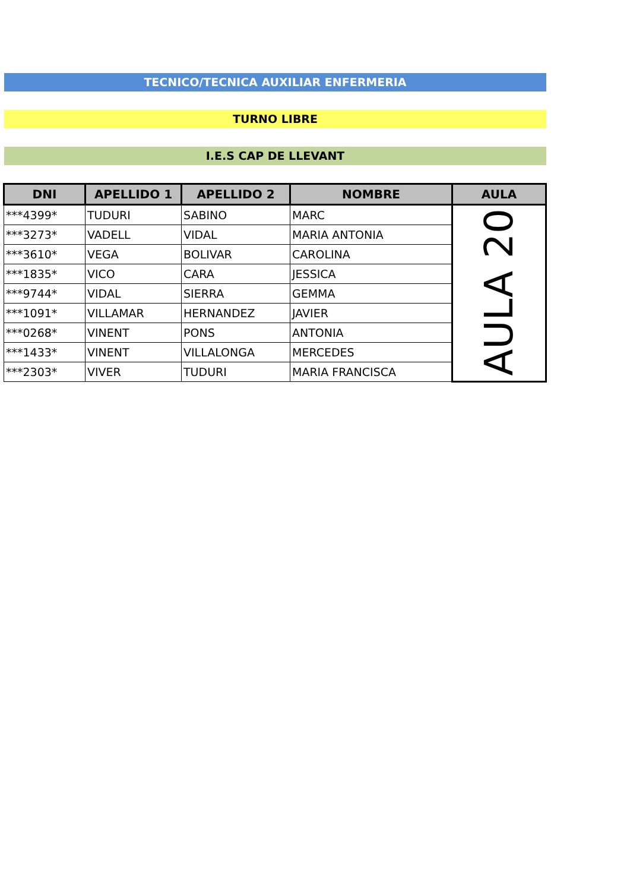TECNICO/TECNICA AUXILIAR ENFERMERIA
TURNO LIBRE
I.E.S CAP DE LLEVANT
| DNI | APELLIDO 1 | APELLIDO 2 | NOMBRE | AULA |
| --- | --- | --- | --- | --- |
| ***4399* | TUDURI | SABINO | MARC | AULA 20 |
| ***3273* | VADELL | VIDAL | MARIA ANTONIA | |
| ***3610* | VEGA | BOLIVAR | CAROLINA | |
| ***1835* | VICO | CARA | JESSICA | |
| ***9744* | VIDAL | SIERRA | GEMMA | |
| ***1091* | VILLAMAR | HERNANDEZ | JAVIER | |
| ***0268* | VINENT | PONS | ANTONIA | |
| ***1433* | VINENT | VILLALONGA | MERCEDES | |
| ***2303* | VIVER | TUDURI | MARIA FRANCISCA | |